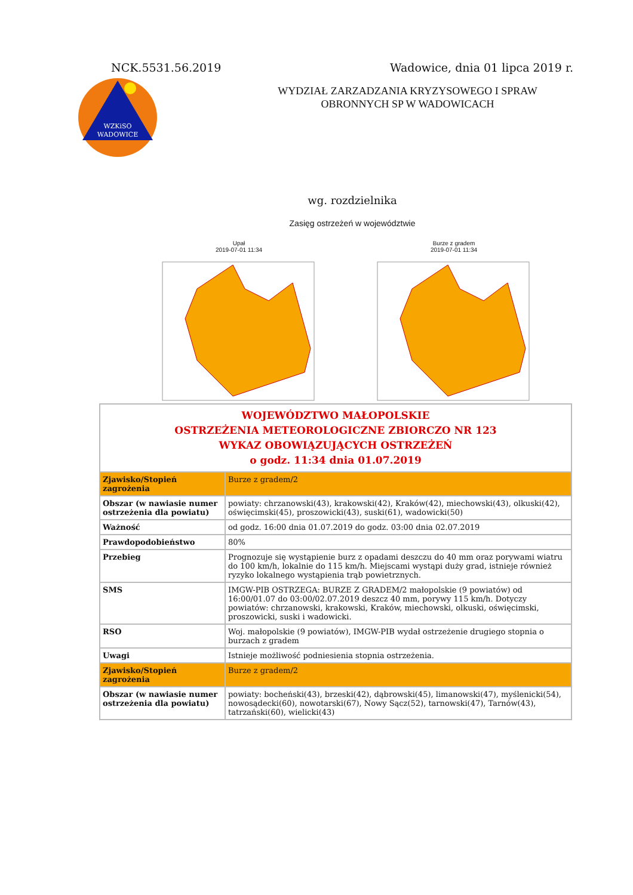NCK.5531.56.2019 Wadowice, dnia 01 lipca 2019 r.
WZKiSO
WADOWICE
WYDZIAŁ ZARZADZANIA KRYZYSOWEGO I SPRAW
OBRONNYCH SP W WADOWICACH
wg. rozdzielnika
Zasięg ostrzeżeń w województwie
Upał
2019-07-01 11:34
Burze z gradem
2019-07-01 11:34
| WOJEWÓDZTWO MAŁOPOLSKIE OSTRZEŻENIA METEOROLOGICZNE ZBIORCZO NR 123 WYKAZ OBOWIĄZUJĄCYCH OSTRZEŻEŃ o godz. 11:34 dnia 01.07.2019 | |
| Zjawisko/Stopień zagrożenia | Burze z gradem/2 |
| Obszar (w nawiasie numer ostrzeżenia dla powiatu) | powiaty: chrzanowski(43), krakowski(42), Kraków(42), miechowski(43), olkuski(42), oświęcimski(45), proszowicki(43), suski(61), wadowicki(50) |
| Ważność | od godz. 16:00 dnia 01.07.2019 do godz. 03:00 dnia 02.07.2019 |
| Prawdopodobieństwo | 80% |
| Przebieg | Prognozuje się wystąpienie burz z opadami deszczu do 40 mm oraz porywami wiatru do 100 km/h, lokalnie do 115 km/h. Miejscami wystąpi duży grad, istnieje również ryzyko lokalnego wystąpienia trąb powietrznych. |
| SMS | IMGW-PIB OSTRZEGA: BURZE Z GRADEM/2 małopolskie (9 powiatów) od 16:00/01.07 do 03:00/02.07.2019 deszcz 40 mm, porywy 115 km/h. Dotyczy powiatów: chrzanowski, krakowski, Kraków, miechowski, olkuski, oświęcimski, proszowicki, suski i wadowicki. |
| RSO | Woj. małopolskie (9 powiatów), IMGW-PIB wydał ostrzeżenie drugiego stopnia o burzach z gradem |
| Uwagi | Istnieje możliwość podniesienia stopnia ostrzeżenia. |
| Zjawisko/Stopień zagrożenia | Burze z gradem/2 |
| Obszar (w nawiasie numer ostrzeżenia dla powiatu) | powiaty: bocheński(43), brzeski(42), dąbrowski(45), limanowski(47), myślenicki(54), nowosądecki(60), nowotarski(67), Nowy Sącz(52), tarnowski(47), Tarnów(43), tatrzański(60), wielicki(43) |